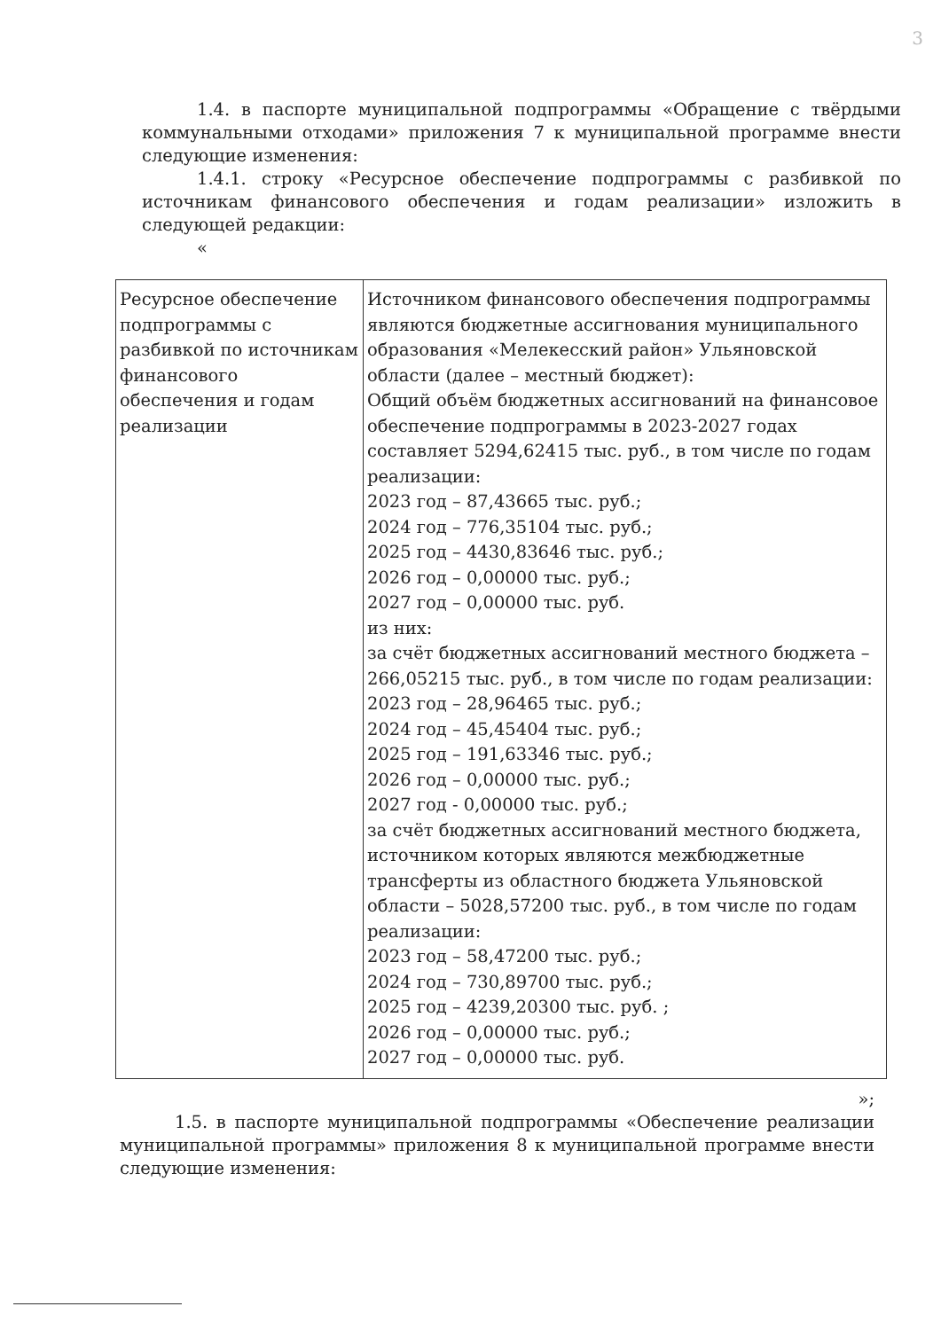3
1.4. в паспорте муниципальной подпрограммы «Обращение с твёрдыми коммунальными отходами» приложения 7 к муниципальной программе внести следующие изменения:
1.4.1. строку «Ресурсное обеспечение подпрограммы с разбивкой по источникам финансового обеспечения и годам реализации» изложить в следующей редакции:
«
| Ресурсное обеспечение подпрограммы с разбивкой по источникам финансового обеспечения и годам реализации | Источником финансового обеспечения подпрограммы являются бюджетные ассигнования муниципального образования «Мелекесский район» Ульяновской области (далее – местный бюджет): Общий объём бюджетных ассигнований на финансовое обеспечение подпрограммы в 2023-2027 годах составляет 5294,62415 тыс. руб., в том числе по годам реализации: 2023 год – 87,43665 тыс. руб.; 2024 год – 776,35104 тыс. руб.; 2025 год – 4430,83646 тыс. руб.; 2026 год – 0,00000 тыс. руб.; 2027 год – 0,00000 тыс. руб. из них: за счёт бюджетных ассигнований местного бюджета – 266,05215 тыс. руб., в том числе по годам реализации: 2023 год – 28,96465 тыс. руб.; 2024 год – 45,45404 тыс. руб.; 2025 год – 191,63346 тыс. руб.; 2026 год – 0,00000 тыс. руб.; 2027 год - 0,00000 тыс. руб.; за счёт бюджетных ассигнований местного бюджета, источником которых являются межбюджетные трансферты из областного бюджета Ульяновской области – 5028,57200 тыс. руб., в том числе по годам реализации: 2023 год – 58,47200 тыс. руб.; 2024 год – 730,89700 тыс. руб.; 2025 год – 4239,20300 тыс. руб. ; 2026 год – 0,00000 тыс. руб.; 2027 год – 0,00000 тыс. руб. |
»;
1.5. в паспорте муниципальной подпрограммы «Обеспечение реализации муниципальной программы» приложения 8 к муниципальной программе внести следующие изменения: